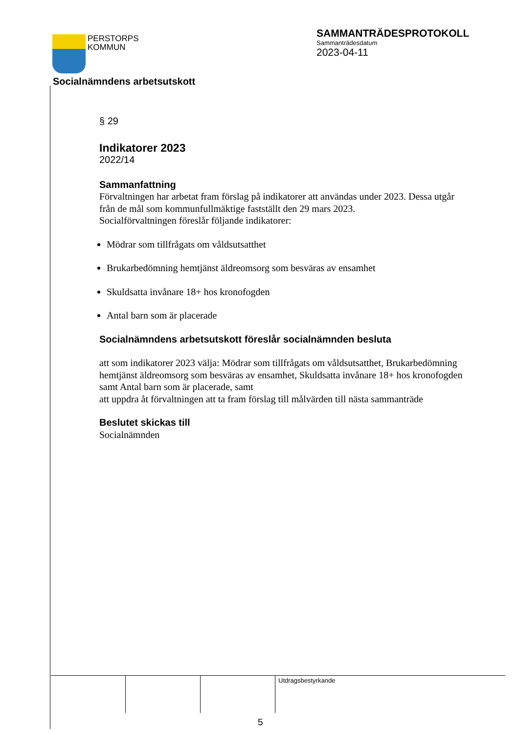PERSTORPS
KOMMUN
SAMMANTRÄDESPROTOKOLL
Sammanträdesdatum
2023-04-11
Socialnämndens arbetsutskott
§ 29
Indikatorer 2023
2022/14
Sammanfattning
Förvaltningen har arbetat fram förslag på indikatorer att användas under 2023. Dessa utgår från de mål som kommunfullmäktige fastställt den 29 mars 2023.
Socialförvaltningen föreslår följande indikatorer:
Mödrar som tillfrågats om våldsutsatthet
Brukarbedömning hemtjänst äldreomsorg som besväras av ensamhet
Skuldsatta invånare 18+ hos kronofogden
Antal barn som är placerade
Socialnämndens arbetsutskott föreslår socialnämnden besluta
att som indikatorer 2023 välja: Mödrar som tillfrågats om våldsutsatthet, Brukarbedömning hemtjänst äldreomsorg som besväras av ensamhet, Skuldsatta invånare 18+ hos kronofogden samt Antal barn som är placerade, samt
att uppdra åt förvaltningen att ta fram förslag till målvärden till nästa sammanträde
Beslutet skickas till
Socialnämnden
Utdragsbestyrkande
5